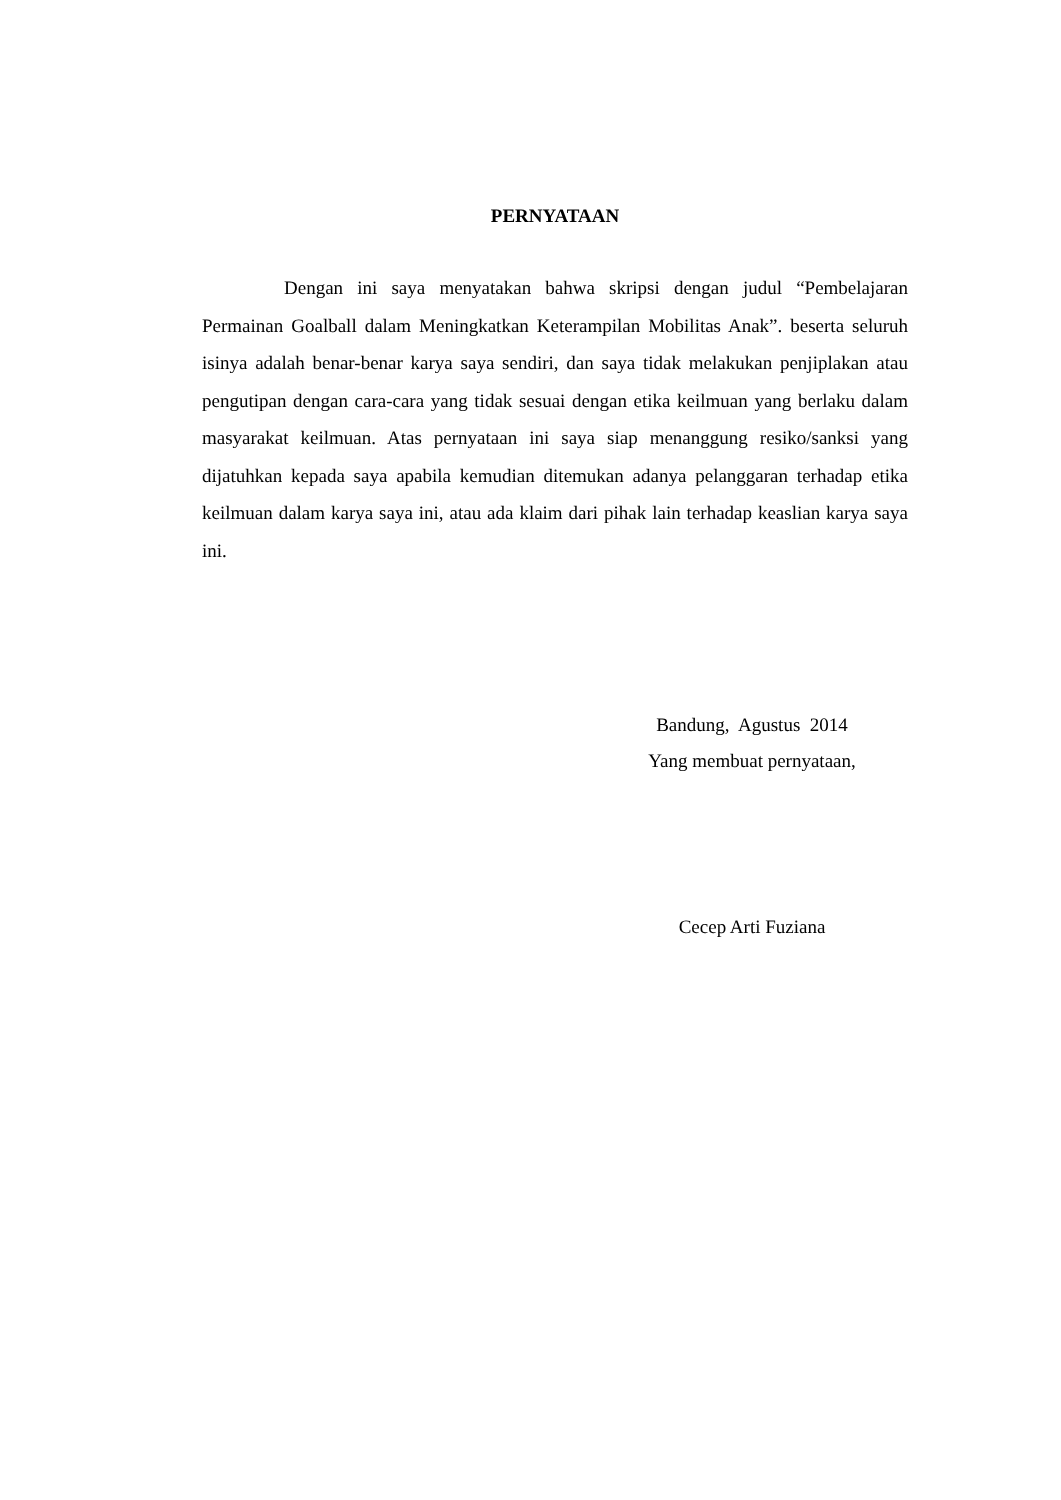PERNYATAAN
Dengan ini saya menyatakan bahwa skripsi dengan judul “Pembelajaran Permainan Goalball dalam Meningkatkan Keterampilan Mobilitas Anak”. beserta seluruh isinya adalah benar-benar karya saya sendiri, dan saya tidak melakukan penjiplakan atau pengutipan dengan cara-cara yang tidak sesuai dengan etika keilmuan yang berlaku dalam masyarakat keilmuan. Atas pernyataan ini saya siap menanggung resiko/sanksi yang dijatuhkan kepada saya apabila kemudian ditemukan adanya pelanggaran terhadap etika keilmuan dalam karya saya ini, atau ada klaim dari pihak lain terhadap keaslian karya saya ini.
Bandung, Agustus 2014
Yang membuat pernyataan,
Cecep Arti Fuziana